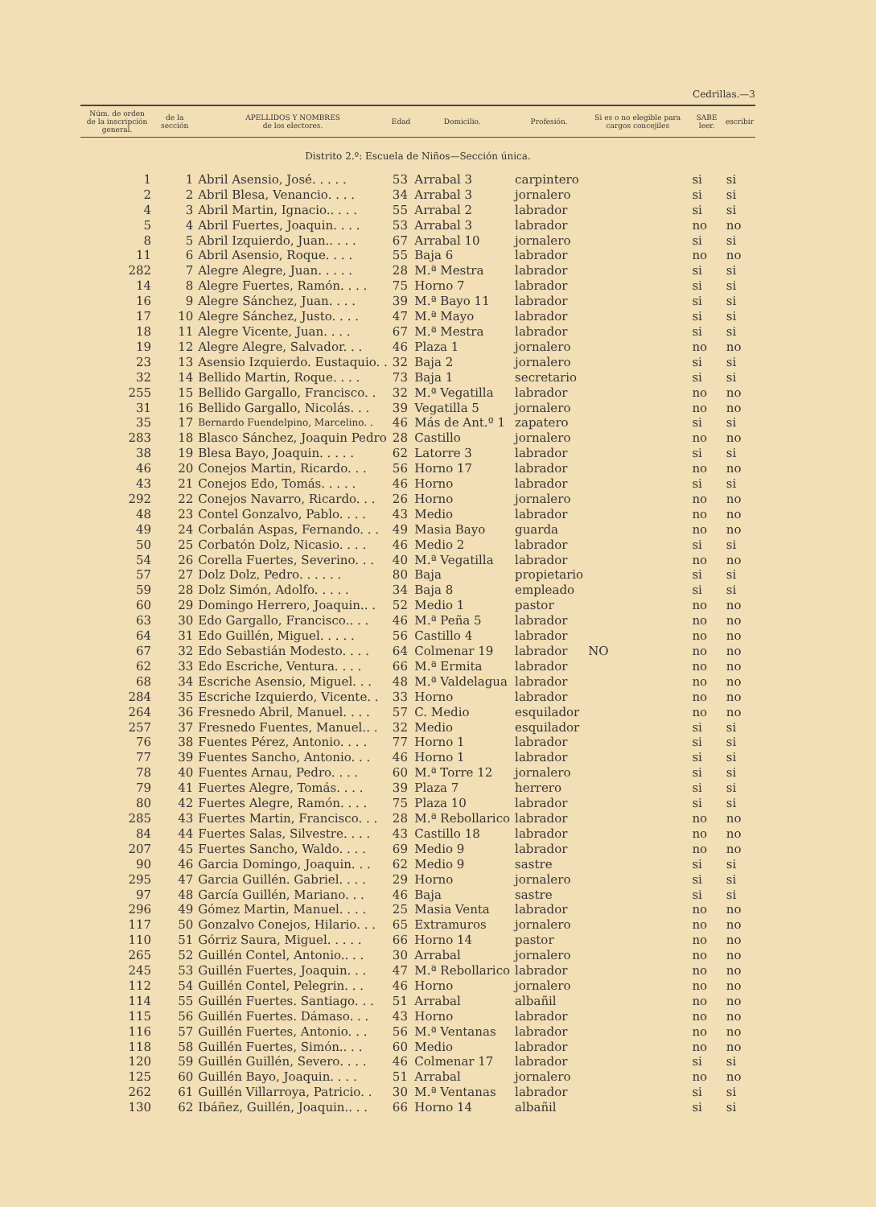Cedrillas.—3
| Núm. de orden de la inscripción general. | de la sección | APELLIDOS Y NOMBRES de los electores. | Edad | Domicilio. | Profesión. | Si es o no elegible para cargos concejiles | SABE leer. | escribir |
| --- | --- | --- | --- | --- | --- | --- | --- | --- |
| Distrito 2.º: Escuela de Niños—Sección única. | | | | | | | | |
| 1 | 1 | Abril Asensio, José. . . . . | 53 | Arrabal 3 | carpintero | | si | si |
| 2 | 2 | Abril Blesa, Venancio. . . . | 34 | Arrabal 3 | jornalero | | si | si |
| 4 | 3 | Abril Martin, Ignacio.. . . . | 55 | Arrabal 2 | labrador | | si | si |
| 5 | 4 | Abril Fuertes, Joaquin. . . . | 53 | Arrabal 3 | labrador | | no | no |
| 8 | 5 | Abril Izquierdo, Juan.. . . . | 67 | Arrabal 10 | jornalero | | si | si |
| 11 | 6 | Abril Asensio, Roque. . . . | 55 | Baja 6 | labrador | | no | no |
| 282 | 7 | Alegre Alegre, Juan. . . . . | 28 | M.ª Mestra | labrador | | si | si |
| 14 | 8 | Alegre Fuertes, Ramón. . . . | 75 | Horno 7 | labrador | | si | si |
| 16 | 9 | Alegre Sánchez, Juan. . . . | 39 | M.ª Bayo 11 | labrador | | si | si |
| 17 | 10 | Alegre Sánchez, Justo. . . . | 47 | M.ª Mayo | labrador | | si | si |
| 18 | 11 | Alegre Vicente, Juan. . . . | 67 | M.ª Mestra | labrador | | si | si |
| 19 | 12 | Alegre Alegre, Salvador. . . | 46 | Plaza 1 | jornalero | | no | no |
| 23 | 13 | Asensio Izquierdo. Eustaquio. . | 32 | Baja 2 | jornalero | | si | si |
| 32 | 14 | Bellido Martin, Roque. . . . | 73 | Baja 1 | secretario | | si | si |
| 255 | 15 | Bellido Gargallo, Francisco. . | 32 | M.ª Vegatilla | labrador | | no | no |
| 31 | 16 | Bellido Gargallo, Nicolás. . . | 39 | Vegatilla 5 | jornalero | | no | no |
| 35 | 17 | Bernardo Fuendelpino, Marcelino. . | 46 | Más de Ant.º 1 | zapatero | | si | si |
| 283 | 18 | Blasco Sánchez, Joaquin Pedro | 28 | Castillo | jornalero | | no | no |
| 38 | 19 | Blesa Bayo, Joaquin. . . . . | 62 | Latorre 3 | labrador | | si | si |
| 46 | 20 | Conejos Martin, Ricardo. . . | 56 | Horno 17 | labrador | | no | no |
| 43 | 21 | Conejos Edo, Tomás. . . . . | 46 | Horno | labrador | | si | si |
| 292 | 22 | Conejos Navarro, Ricardo. . . | 26 | Horno | jornalero | | no | no |
| 48 | 23 | Contel Gonzalvo, Pablo. . . . | 43 | Medio | labrador | | no | no |
| 49 | 24 | Corbalán Aspas, Fernando. . . | 49 | Masia Bayo | guarda | | no | no |
| 50 | 25 | Corbatón Dolz, Nicasio. . . . | 46 | Medio 2 | labrador | | si | si |
| 54 | 26 | Corella Fuertes, Severino. . . | 40 | M.ª Vegatilla | labrador | | no | no |
| 57 | 27 | Dolz Dolz, Pedro. . . . . . | 80 | Baja | propietario | | si | si |
| 59 | 28 | Dolz Simón, Adolfo. . . . . | 34 | Baja 8 | empleado | | si | si |
| 60 | 29 | Domingo Herrero, Joaquin.. . | 52 | Medio 1 | pastor | | no | no |
| 63 | 30 | Edo Gargallo, Francisco.. . . | 46 | M.ª Peña 5 | labrador | | no | no |
| 64 | 31 | Edo Guillén, Miguel. . . . . | 56 | Castillo 4 | labrador | | no | no |
| 67 | 32 | Edo Sebastián Modesto. . . . | 64 | Colmenar 19 | labrador | NO | no | no |
| 62 | 33 | Edo Escriche, Ventura. . . . | 66 | M.ª Ermita | labrador | | no | no |
| 68 | 34 | Escriche Asensio, Miguel. . . | 48 | M.ª Valdelagua | labrador | | no | no |
| 284 | 35 | Escriche Izquierdo, Vicente. . | 33 | Horno | labrador | | no | no |
| 264 | 36 | Fresnedo Abril, Manuel. . . . | 57 | C. Medio | esquilador | | no | no |
| 257 | 37 | Fresnedo Fuentes, Manuel.. . | 32 | Medio | esquilador | | si | si |
| 76 | 38 | Fuentes Pérez, Antonio. . . . | 77 | Horno 1 | labrador | | si | si |
| 77 | 39 | Fuentes Sancho, Antonio. . . | 46 | Horno 1 | labrador | | si | si |
| 78 | 40 | Fuentes Arnau, Pedro. . . . | 60 | M.ª Torre 12 | jornalero | | si | si |
| 79 | 41 | Fuertes Alegre, Tomás. . . . | 39 | Plaza 7 | herrero | | si | si |
| 80 | 42 | Fuertes Alegre, Ramón. . . . | 75 | Plaza 10 | labrador | | si | si |
| 285 | 43 | Fuertes Martin, Francisco. . . | 28 | M.ª Rebollarico | labrador | | no | no |
| 84 | 44 | Fuertes Salas, Silvestre. . . . | 43 | Castillo 18 | labrador | | no | no |
| 207 | 45 | Fuertes Sancho, Waldo. . . . | 69 | Medio 9 | labrador | | no | no |
| 90 | 46 | Garcia Domingo, Joaquin. . . | 62 | Medio 9 | sastre | | si | si |
| 295 | 47 | Garcia Guillén. Gabriel. . . . | 29 | Horno | jornalero | | si | si |
| 97 | 48 | García Guillén, Mariano. . . | 46 | Baja | sastre | | si | si |
| 296 | 49 | Gómez Martin, Manuel. . . . | 25 | Masia Venta | labrador | | no | no |
| 117 | 50 | Gonzalvo Conejos, Hilario. . . | 65 | Extramuros | jornalero | | no | no |
| 110 | 51 | Górriz Saura, Miguel. . . . . | 66 | Horno 14 | pastor | | no | no |
| 265 | 52 | Guillén Contel, Antonio.. . . | 30 | Arrabal | jornalero | | no | no |
| 245 | 53 | Guillén Fuertes, Joaquin. . . | 47 | M.ª Rebollarico | labrador | | no | no |
| 112 | 54 | Guillén Contel, Pelegrin. . . | 46 | Horno | jornalero | | no | no |
| 114 | 55 | Guillén Fuertes. Santiago. . . | 51 | Arrabal | albañil | | no | no |
| 115 | 56 | Guillén Fuertes. Dámaso. . . | 43 | Horno | labrador | | no | no |
| 116 | 57 | Guillén Fuertes, Antonio. . . | 56 | M.ª Ventanas | labrador | | no | no |
| 118 | 58 | Guillén Fuertes, Simón.. . . | 60 | Medio | labrador | | no | no |
| 120 | 59 | Guillén Guillén, Severo. . . . | 46 | Colmenar 17 | labrador | | si | si |
| 125 | 60 | Guillén Bayo, Joaquin. . . . | 51 | Arrabal | jornalero | | no | no |
| 262 | 61 | Guillén Villarroya, Patricio. . | 30 | M.ª Ventanas | labrador | | si | si |
| 130 | 62 | Ibáñez, Guillén, Joaquin.. . . | 66 | Horno 14 | albañil | | si | si |